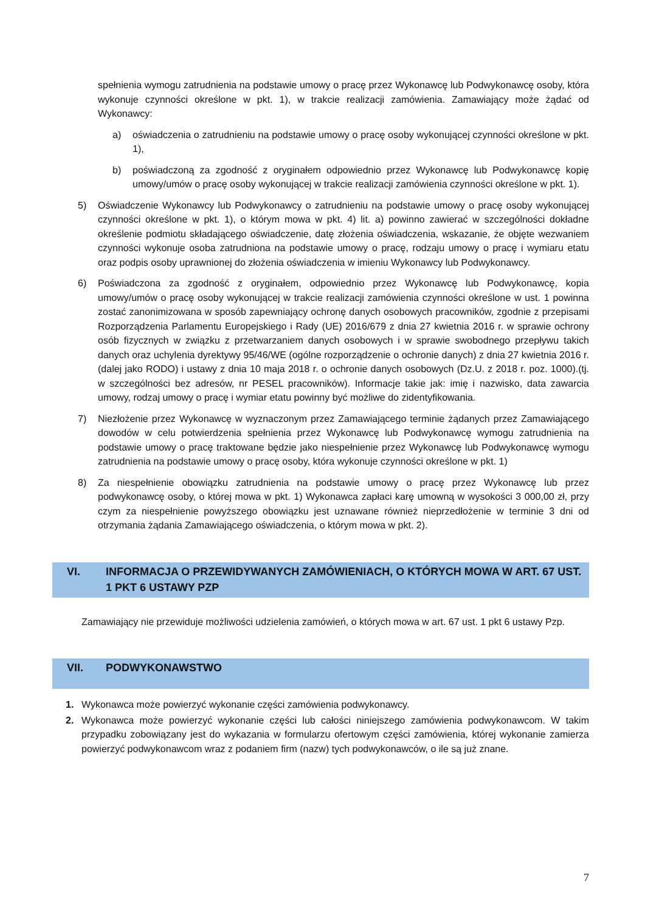spełnienia wymogu zatrudnienia na podstawie umowy o pracę przez Wykonawcę lub Podwykonawcę osoby, która wykonuje czynności określone w pkt. 1), w trakcie realizacji zamówienia. Zamawiający może żądać od Wykonawcy:
a) oświadczenia o zatrudnieniu na podstawie umowy o pracę osoby wykonującej czynności określone w pkt. 1),
b) poświadczoną za zgodność z oryginałem odpowiednio przez Wykonawcę lub Podwykonawcę kopię umowy/umów o pracę osoby wykonującej w trakcie realizacji zamówienia czynności określone w pkt. 1).
5) Oświadczenie Wykonawcy lub Podwykonawcy o zatrudnieniu na podstawie umowy o pracę osoby wykonującej czynności określone w pkt. 1), o którym mowa w pkt. 4) lit. a) powinno zawierać w szczególności dokładne określenie podmiotu składającego oświadczenie, datę złożenia oświadczenia, wskazanie, że objęte wezwaniem czynności wykonuje osoba zatrudniona na podstawie umowy o pracę, rodzaju umowy o pracę i wymiaru etatu oraz podpis osoby uprawnionej do złożenia oświadczenia w imieniu Wykonawcy lub Podwykonawcy.
6) Poświadczona za zgodność z oryginałem, odpowiednio przez Wykonawcę lub Podwykonawcę, kopia umowy/umów o pracę osoby wykonującej w trakcie realizacji zamówienia czynności określone w ust. 1 powinna zostać zanonimizowana w sposób zapewniający ochronę danych osobowych pracowników, zgodnie z przepisami Rozporządzenia Parlamentu Europejskiego i Rady (UE) 2016/679 z dnia 27 kwietnia 2016 r. w sprawie ochrony osób fizycznych w związku z przetwarzaniem danych osobowych i w sprawie swobodnego przepływu takich danych oraz uchylenia dyrektywy 95/46/WE (ogólne rozporządzenie o ochronie danych) z dnia 27 kwietnia 2016 r. (dalej jako RODO) i ustawy z dnia 10 maja 2018 r. o ochronie danych osobowych (Dz.U. z 2018 r. poz. 1000).(tj. w szczególności bez adresów, nr PESEL pracowników). Informacje takie jak: imię i nazwisko, data zawarcia umowy, rodzaj umowy o pracę i wymiar etatu powinny być możliwe do zidentyfikowania.
7) Niezłożenie przez Wykonawcę w wyznaczonym przez Zamawiającego terminie żądanych przez Zamawiającego dowodów w celu potwierdzenia spełnienia przez Wykonawcę lub Podwykonawcę wymogu zatrudnienia na podstawie umowy o pracę traktowane będzie jako niespełnienie przez Wykonawcę lub Podwykonawcę wymogu zatrudnienia na podstawie umowy o pracę osoby, która wykonuje czynności określone w pkt. 1)
8) Za niespełnienie obowiązku zatrudnienia na podstawie umowy o pracę przez Wykonawcę lub przez podwykonawcę osoby, o której mowa w pkt. 1) Wykonawca zapłaci karę umowną w wysokości 3 000,00 zł, przy czym za niespełnienie powyższego obowiązku jest uznawane również nieprzedłożenie w terminie 3 dni od otrzymania żądania Zamawiającego oświadczenia, o którym mowa w pkt. 2).
VI. INFORMACJA O PRZEWIDYWANYCH ZAMÓWIENIACH, O KTÓRYCH MOWA W ART. 67 UST. 1 PKT 6 USTAWY PZP
Zamawiający nie przewiduje możliwości udzielenia zamówień, o których mowa w art. 67 ust. 1 pkt 6 ustawy Pzp.
VII. PODWYKONAWSTWO
1. Wykonawca może powierzyć wykonanie części zamówienia podwykonawcy.
2. Wykonawca może powierzyć wykonanie części lub całości niniejszego zamówienia podwykonawcom. W takim przypadku zobowiązany jest do wykazania w formularzu ofertowym części zamówienia, której wykonanie zamierza powierzyć podwykonawcom wraz z podaniem firm (nazw) tych podwykonawców, o ile są już znane.
7